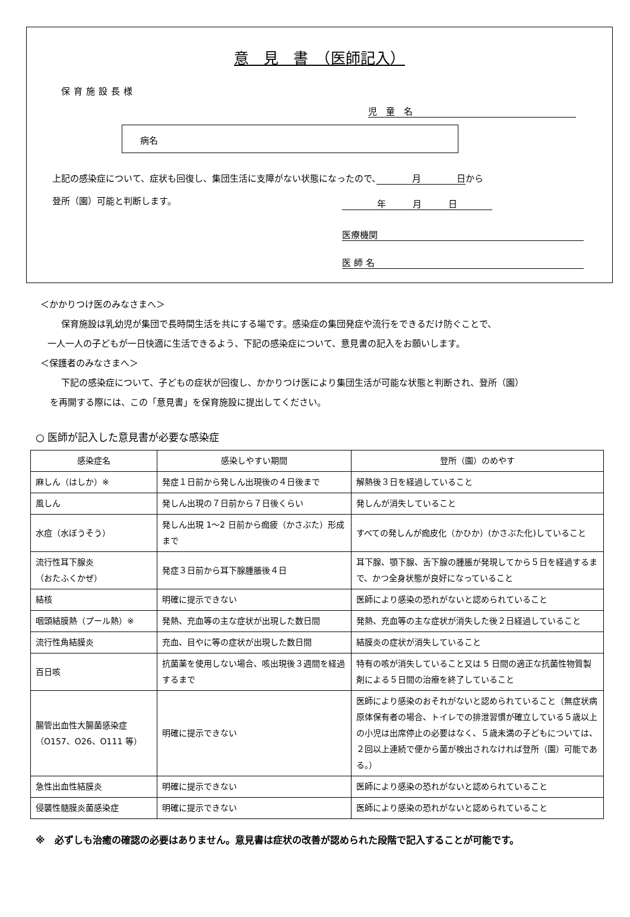意　見　書　（医師記入）
保育施設長様
児　童　名
病名
上記の感染症について、症状も回復し、集団生活に支障がない状態になったので、　　　　月　　　　日から
登所（園）可能と判断します。
年　　　月　　　日
医療機関
医 師 名
＜かかりつけ医のみなさまへ＞
保育施設は乳幼児が集団で長時間生活を共にする場です。感染症の集団発症や流行をできるだけ防ぐことで、
一人一人の子どもが一日快適に生活できるよう、下記の感染症について、意見書の記入をお願いします。
＜保護者のみなさまへ＞
下記の感染症について、子どもの症状が回復し、かかりつけ医により集団生活が可能な状態と判断され、登所（園）
を再開する際には、この「意見書」を保育施設に提出してください。
○ 医師が記入した意見書が必要な感染症
| 感染症名 | 感染しやすい期間 | 登所（園）のめやす |
| --- | --- | --- |
| 麻しん（はしか）※ | 発症１日前から発しん出現後の４日後まで | 解熱後３日を経過していること |
| 風しん | 発しん出現の７日前から７日後くらい | 発しんが消失していること |
| 水痘（水ぼうそう） | 発しん出現 1～2 日前から痂疲（かさぶた）形成まで | すべての発しんが痂皮化（かひか）(かさぶた化)していること |
| 流行性耳下腺炎 （おたふくかぜ） | 発症３日前から耳下腺腫脹後４日 | 耳下腺、顎下腺、舌下腺の腫脹が発現してから５日を経過するまで、かつ全身状態が良好になっていること |
| 結核 | 明確に提示できない | 医師により感染の恐れがないと認められていること |
| 咽頭結膜熱（プール熱）※ | 発熱、充血等の主な症状が出現した数日間 | 発熱、充血等の主な症状が消失した後２日経過していること |
| 流行性角結膜炎 | 充血、目やに等の症状が出現した数日間 | 結膜炎の症状が消失していること |
| 百日咳 | 抗菌薬を使用しない場合、咳出現後３週間を経過するまで | 特有の咳が消失していること又は 5 日間の適正な抗菌性物質製剤による５日間の治療を終了していること |
| 腸管出血性大腸菌感染症 （O157、O26、O111 等） | 明確に提示できない | 医師により感染のおそれがないと認められていること（無症状病原体保有者の場合、トイレでの排泄習慣が確立している５歳以上の小児は出席停止の必要はなく、５歳未満の子どもについては、２回以上連続で便から菌が検出されなければ登所（園）可能である。） |
| 急性出血性結膜炎 | 明確に提示できない | 医師により感染の恐れがないと認められていること |
| 侵襲性髄膜炎菌感染症 | 明確に提示できない | 医師により感染の恐れがないと認められていること |
※　必ずしも治癒の確認の必要はありません。意見書は症状の改善が認められた段階で記入することが可能です。